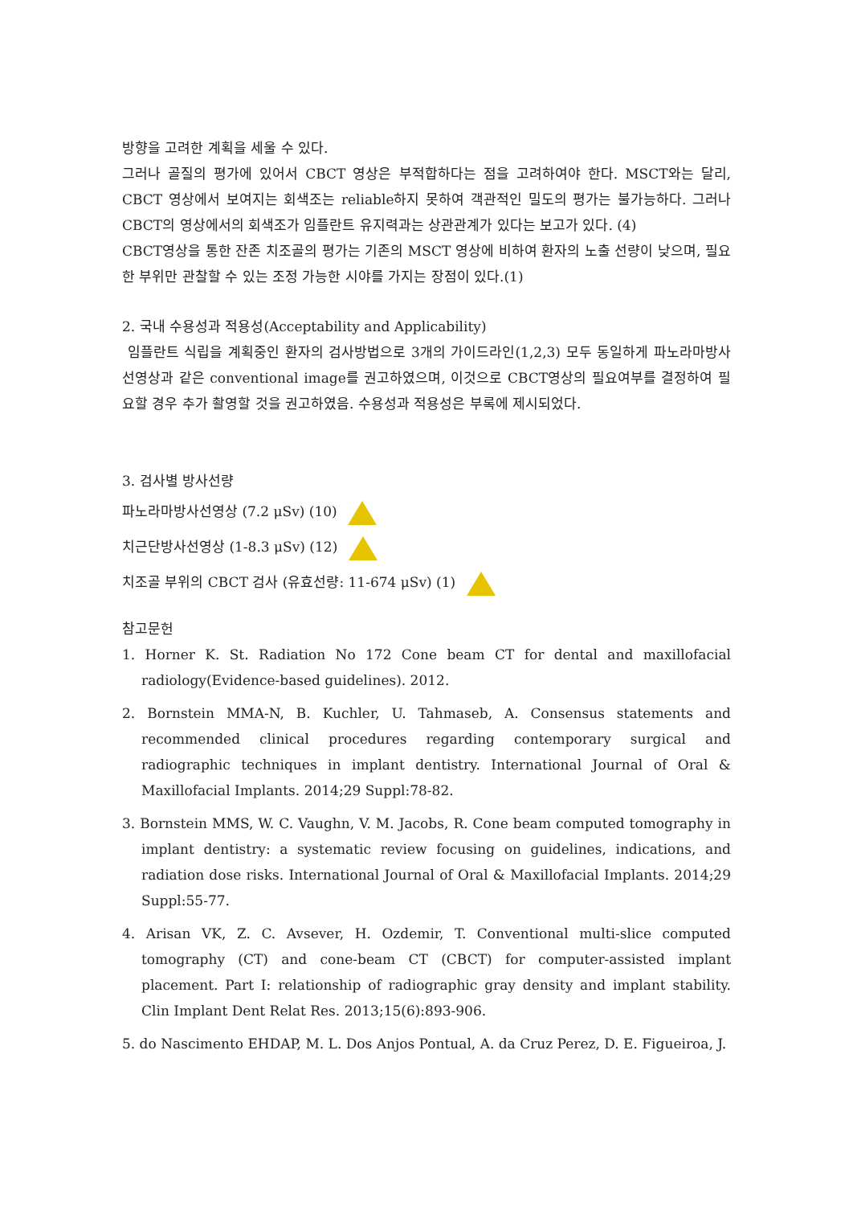방향을 고려한 계획을 세울 수 있다.
그러나 골질의 평가에 있어서 CBCT 영상은 부적합하다는 점을 고려하여야 한다. MSCT와는 달리, CBCT 영상에서 보여지는 회색조는 reliable하지 못하여 객관적인 밀도의 평가는 불가능하다. 그러나 CBCT의 영상에서의 회색조가 임플란트 유지력과는 상관관계가 있다는 보고가 있다. (4)
CBCT영상을 통한 잔존 치조골의 평가는 기존의 MSCT 영상에 비하여 환자의 노출 선량이 낮으며, 필요한 부위만 관찰할 수 있는 조정 가능한 시야를 가지는 장점이 있다.(1)
2. 국내 수용성과 적용성(Acceptability and Applicability)
임플란트 식립을 계획중인 환자의 검사방법으로 3개의 가이드라인(1,2,3) 모두 동일하게 파노라마방사선영상과 같은 conventional image를 권고하였으며, 이것으로 CBCT영상의 필요여부를 결정하여 필요할 경우 추가 촬영할 것을 권고하였음. 수용성과 적용성은 부록에 제시되었다.
3. 검사별 방사선량
파노라마방사선영상 (7.2 μSv) (10)
치근단방사선영상 (1-8.3 μSv) (12)
치조골 부위의 CBCT 검사 (유효선량: 11-674 μSv) (1)
참고문헌
1. Horner K. St. Radiation No 172 Cone beam CT for dental and maxillofacial radiology(Evidence-based guidelines). 2012.
2. Bornstein MMA-N, B. Kuchler, U. Tahmaseb, A. Consensus statements and recommended clinical procedures regarding contemporary surgical and radiographic techniques in implant dentistry. International Journal of Oral & Maxillofacial Implants. 2014;29 Suppl:78-82.
3. Bornstein MMS, W. C. Vaughn, V. M. Jacobs, R. Cone beam computed tomography in implant dentistry: a systematic review focusing on guidelines, indications, and radiation dose risks. International Journal of Oral & Maxillofacial Implants. 2014;29 Suppl:55-77.
4. Arisan VK, Z. C. Avsever, H. Ozdemir, T. Conventional multi-slice computed tomography (CT) and cone-beam CT (CBCT) for computer-assisted implant placement. Part I: relationship of radiographic gray density and implant stability. Clin Implant Dent Relat Res. 2013;15(6):893-906.
5. do Nascimento EHDAP, M. L. Dos Anjos Pontual, A. da Cruz Perez, D. E. Figueiroa, J.